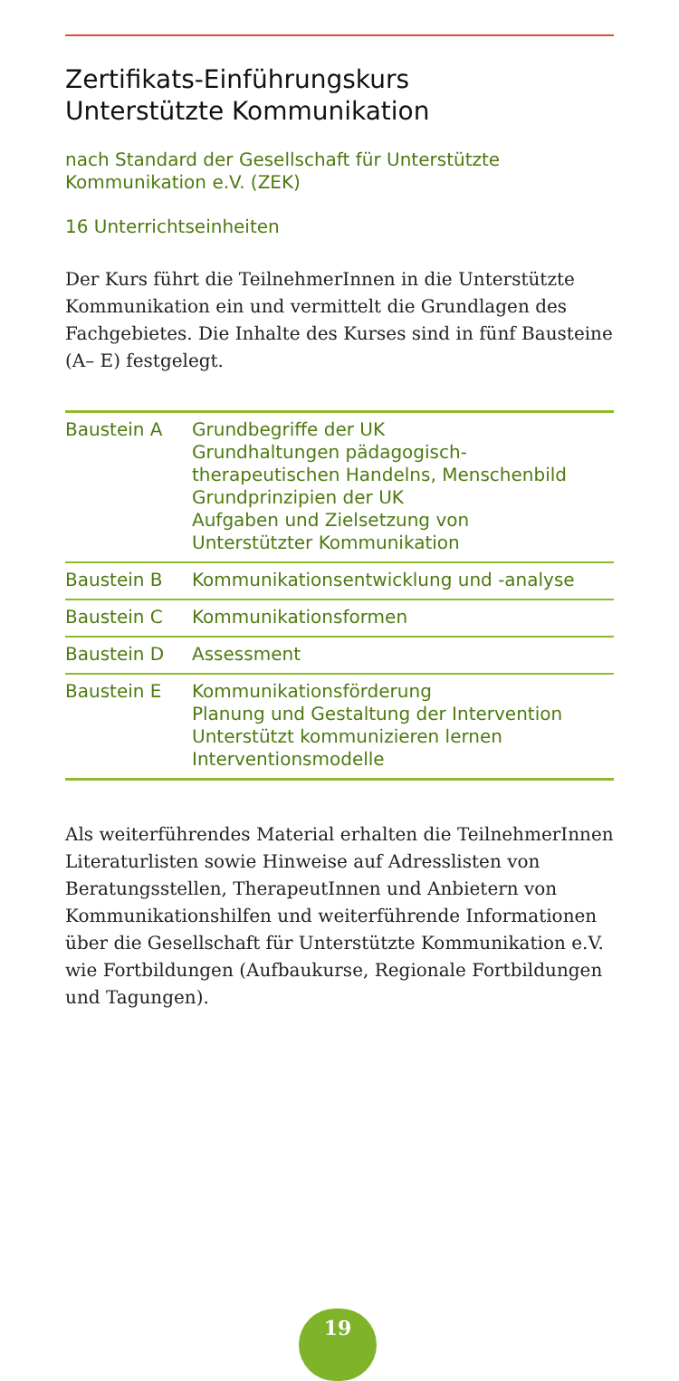Zertifikats-Einführungskurs
Unterstützte Kommunikation
nach Standard der Gesellschaft für Unterstützte
Kommunikation e.V. (ZEK)
16 Unterrichtseinheiten
Der Kurs führt die TeilnehmerInnen in die Unterstützte Kommunikation ein und vermittelt die Grundlagen des Fach­gebietes. Die Inhalte des Kurses sind in fünf Bausteine (A– E) festgelegt.
| Baustein A | Grundbegriffe der UK Grundhaltungen pädagogisch-therapeutischen Handelns, Menschenbild Grundprinzipien der UK Aufgaben und Zielsetzung von Unterstützter Kommunikation |
| Baustein B | Kommunikationsentwicklung und -analyse |
| Baustein C | Kommunikationsformen |
| Baustein D | Assessment |
| Baustein E | Kommunikationsförderung Planung und Gestaltung der Intervention Unterstützt kommunizieren lernen Interventionsmodelle |
Als weiterführendes Material erhalten die TeilnehmerIn­nen Literaturlisten sowie Hinweise auf Adresslisten von Beratungsstellen, TherapeutInnen und Anbietern von Kommunikationshilfen und weiterführende Informationen über die Gesellschaft für Unterstützte Kommunikation e.V. wie Fortbildungen (Aufbaukurse, Regionale Fortbildungen und Tagungen).
19